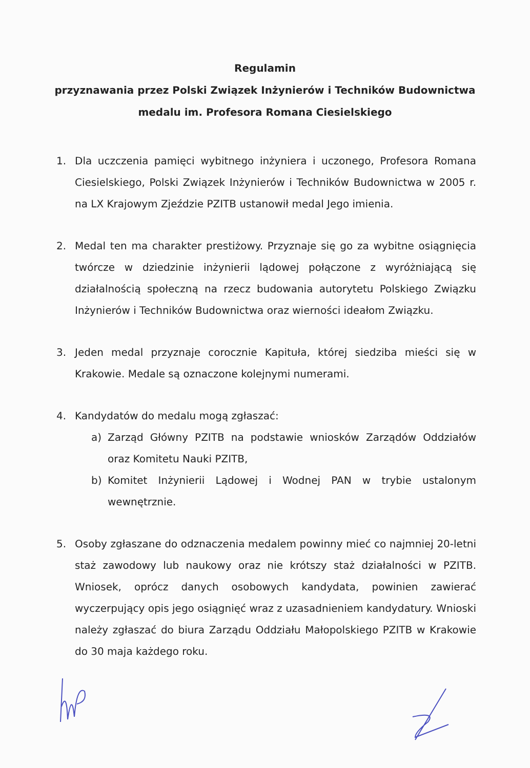Regulamin
przyznawania przez Polski Związek Inżynierów i Techników Budownictwa
medalu im. Profesora Romana Ciesielskiego
1. Dla uczczenia pamięci wybitnego inżyniera i uczonego, Profesora Romana Ciesielskiego, Polski Związek Inżynierów i Techników Budownictwa w 2005 r. na LX Krajowym Zjeździe PZITB ustanowił medal Jego imienia.
2. Medal ten ma charakter prestiżowy. Przyznaje się go za wybitne osiągnięcia twórcze w dziedzinie inżynierii lądowej połączone z wyróżniającą się działalnością społeczną na rzecz budowania autorytetu Polskiego Związku Inżynierów i Techników Budownictwa oraz wierności ideałom Związku.
3. Jeden medal przyznaje corocznie Kapituła, której siedziba mieści się w Krakowie. Medale są oznaczone kolejnymi numerami.
4. Kandydatów do medalu mogą zgłaszać:
a) Zarząd Główny PZITB na podstawie wniosków Zarządów Oddziałów oraz Komitetu Nauki PZITB,
b) Komitet Inżynierii Lądowej i Wodnej PAN w trybie ustalonym wewnętrznie.
5. Osoby zgłaszane do odznaczenia medalem powinny mieć co najmniej 20-letni staż zawodowy lub naukowy oraz nie krótszy staż działalności w PZITB. Wniosek, oprócz danych osobowych kandydata, powinien zawierać wyczerpujący opis jego osiągnięć wraz z uzasadnieniem kandydatury. Wnioski należy zgłaszać do biura Zarządu Oddziału Małopolskiego PZITB w Krakowie do 30 maja każdego roku.